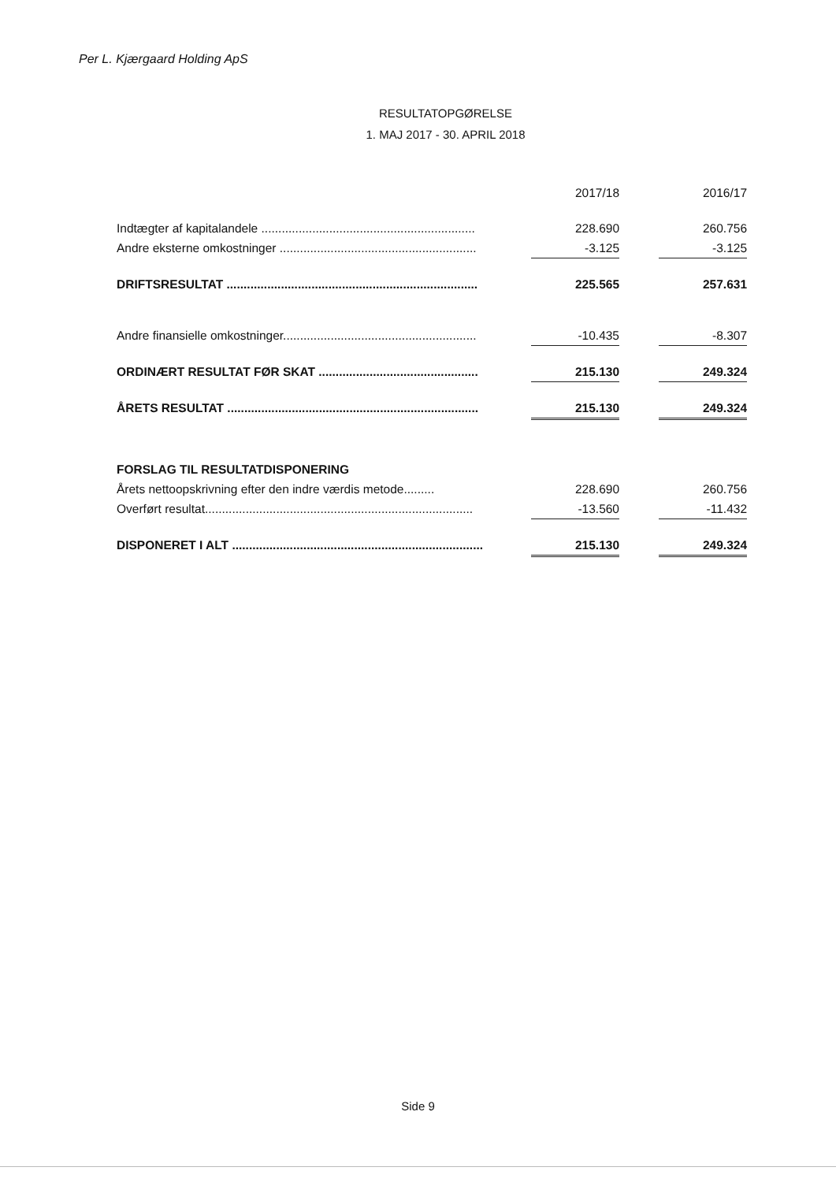Per L. Kjærgaard Holding ApS
RESULTATOPGØRELSE
1. MAJ 2017 - 30. APRIL 2018
| | | 2017/18 | | 2016/17 |
| Indtægter af kapitalandele ............................................................... | | 228.690 | | 260.756 |
| Andre eksterne omkostninger .......................................................... | | -3.125 | | -3.125 |
| DRIFTSRESULTAT .......................................................................... | | 225.565 | | 257.631 |
| Andre finansielle omkostninger......................................................... | | -10.435 | | -8.307 |
| ORDINÆRT RESULTAT FØR SKAT ............................................... | | 215.130 | | 249.324 |
| ÅRETS RESULTAT .......................................................................... | | 215.130 | | 249.324 |
| FORSLAG TIL RESULTATDISPONERING | | | | |
| Årets nettoopskrivning efter den indre værdis metode......... | | 228.690 | | 260.756 |
| Overført resultat............................................................................... | | -13.560 | | -11.432 |
| DISPONERET I ALT .......................................................................... | | 215.130 | | 249.324 |
Side 9